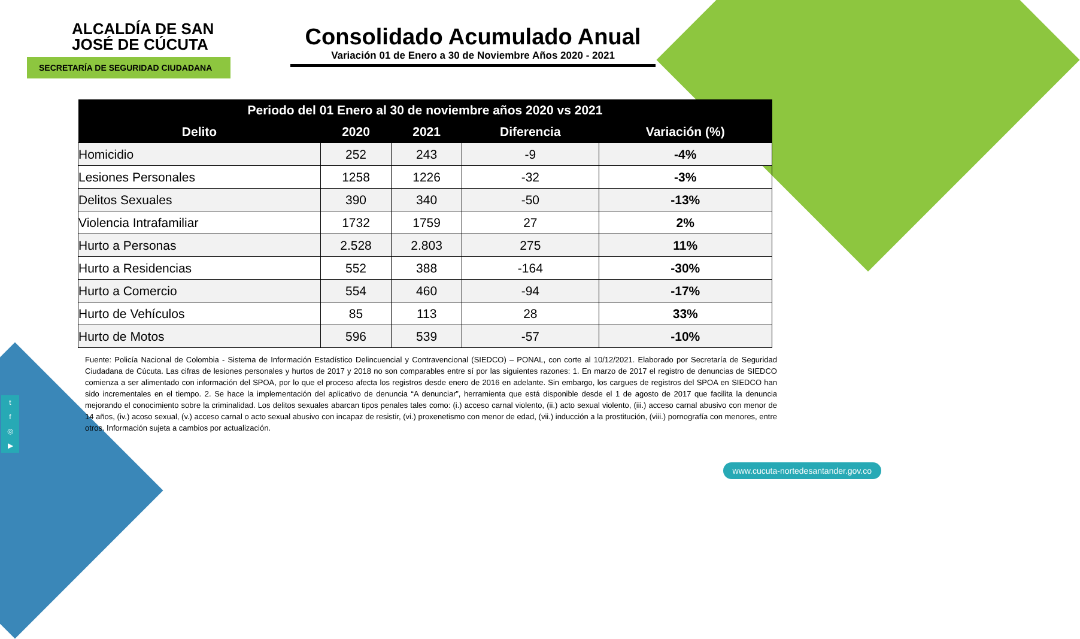ALCALDÍA DE SAN JOSÉ DE CÚCUTA
SECRETARÍA DE SEGURIDAD CIUDADANA
Consolidado Acumulado Anual
Variación 01 de Enero a 30 de Noviembre Años 2020 - 2021
| Periodo del 01 Enero al 30 de noviembre años 2020 vs 2021 | | | | |
| --- | --- | --- | --- | --- |
| Delito | 2020 | 2021 | Diferencia | Variación (%) |
| Homicidio | 252 | 243 | -9 | -4% |
| Lesiones Personales | 1258 | 1226 | -32 | -3% |
| Delitos Sexuales | 390 | 340 | -50 | -13% |
| Violencia Intrafamiliar | 1732 | 1759 | 27 | 2% |
| Hurto a Personas | 2.528 | 2.803 | 275 | 11% |
| Hurto a Residencias | 552 | 388 | -164 | -30% |
| Hurto a Comercio | 554 | 460 | -94 | -17% |
| Hurto de Vehículos | 85 | 113 | 28 | 33% |
| Hurto de Motos | 596 | 539 | -57 | -10% |
Fuente: Policía Nacional de Colombia - Sistema de Información Estadístico Delincuencial y Contravencional (SIEDCO) – PONAL, con corte al 10/12/2021. Elaborado por Secretaría de Seguridad Ciudadana de Cúcuta. Las cifras de lesiones personales y hurtos de 2017 y 2018 no son comparables entre sí por las siguientes razones: 1. En marzo de 2017 el registro de denuncias de SIEDCO comienza a ser alimentado con información del SPOA, por lo que el proceso afecta los registros desde enero de 2016 en adelante. Sin embargo, los cargues de registros del SPOA en SIEDCO han sido incrementales en el tiempo. 2. Se hace la implementación del aplicativo de denuncia “A denunciar”, herramienta que está disponible desde el 1 de agosto de 2017 que facilita la denuncia mejorando el conocimiento sobre la criminalidad. Los delitos sexuales abarcan tipos penales tales como: (i.) acceso carnal violento, (ii.) acto sexual violento, (iii.) acceso carnal abusivo con menor de 14 años, (iv.) acoso sexual, (v.) acceso carnal o acto sexual abusivo con incapaz de resistir, (vi.) proxenetismo con menor de edad, (vii.) inducción a la prostitución, (viii.) pornografía con menores, entre otros. Información sujeta a cambios por actualización.
t
f
◎
▶
www.cucuta-nortedesantander.gov.co